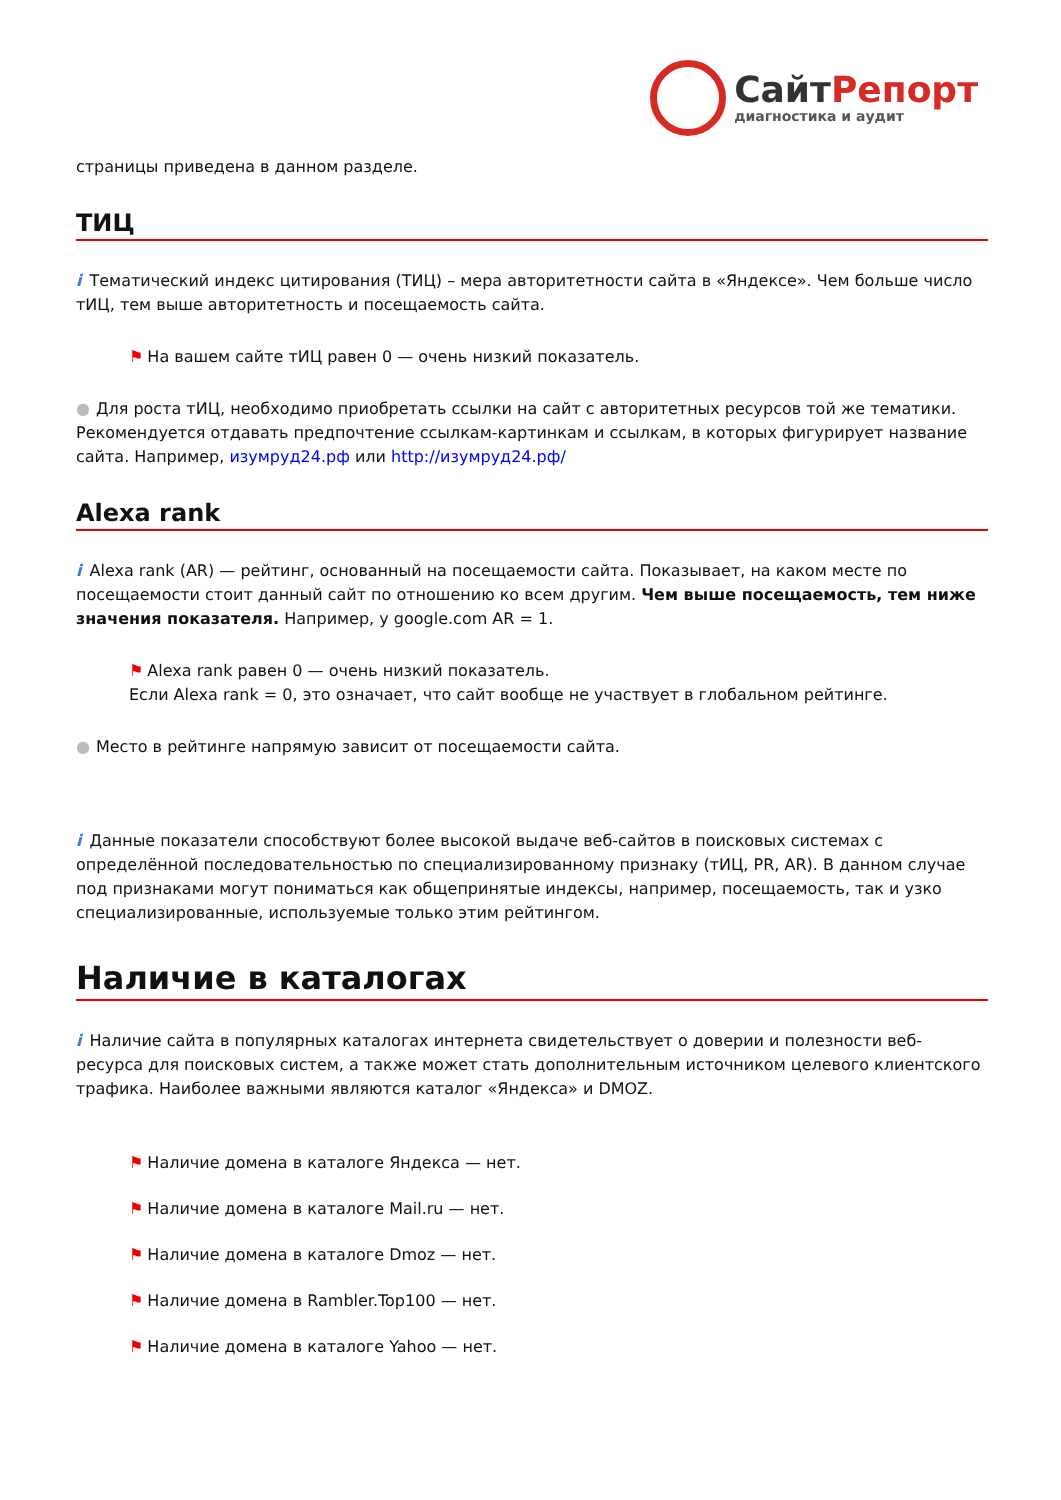СайтРепорт
диагностика и аудит
страницы приведена в данном разделе.
ТИЦ
i Тематический индекс цитирования (ТИЦ) – мера авторитетности сайта в «Яндексе». Чем больше число тИЦ, тем выше авторитетность и посещаемость сайта.
⚑ На вашем сайте тИЦ равен 0 — очень низкий показатель.
● Для роста тИЦ, необходимо приобретать ссылки на сайт с авторитетных ресурсов той же тематики. Рекомендуется отдавать предпочтение ссылкам-картинкам и ссылкам, в которых фигурирует название сайта. Например, изумруд24.рф или http://изумруд24.рф/
Alexa rank
i Alexa rank (AR) — рейтинг, основанный на посещаемости сайта. Показывает, на каком месте по посещаемости стоит данный сайт по отношению ко всем другим. Чем выше посещаемость, тем ниже значения показателя. Например, у google.com AR = 1.
⚑ Alexa rank равен 0 — очень низкий показатель.
Если Alexa rank = 0, это означает, что сайт вообще не участвует в глобальном рейтинге.
● Место в рейтинге напрямую зависит от посещаемости сайта.
i Данные показатели способствуют более высокой выдаче веб-сайтов в поисковых системах с определённой последовательностью по специализированному признаку (тИЦ, PR, AR). В данном случае под признаками могут пониматься как общепринятые индексы, например, посещаемость, так и узко специализированные, используемые только этим рейтингом.
Наличие в каталогах
i Наличие сайта в популярных каталогах интернета свидетельствует о доверии и полезности веб-ресурса для поисковых систем, а также может стать дополнительным источником целевого клиентского трафика. Наиболее важными являются каталог «Яндекса» и DMOZ.
⚑ Наличие домена в каталоге Яндекса — нет.
⚑ Наличие домена в каталоге Mail.ru — нет.
⚑ Наличие домена в каталоге Dmoz — нет.
⚑ Наличие домена в Rambler.Top100 — нет.
⚑ Наличие домена в каталоге Yahoo — нет.